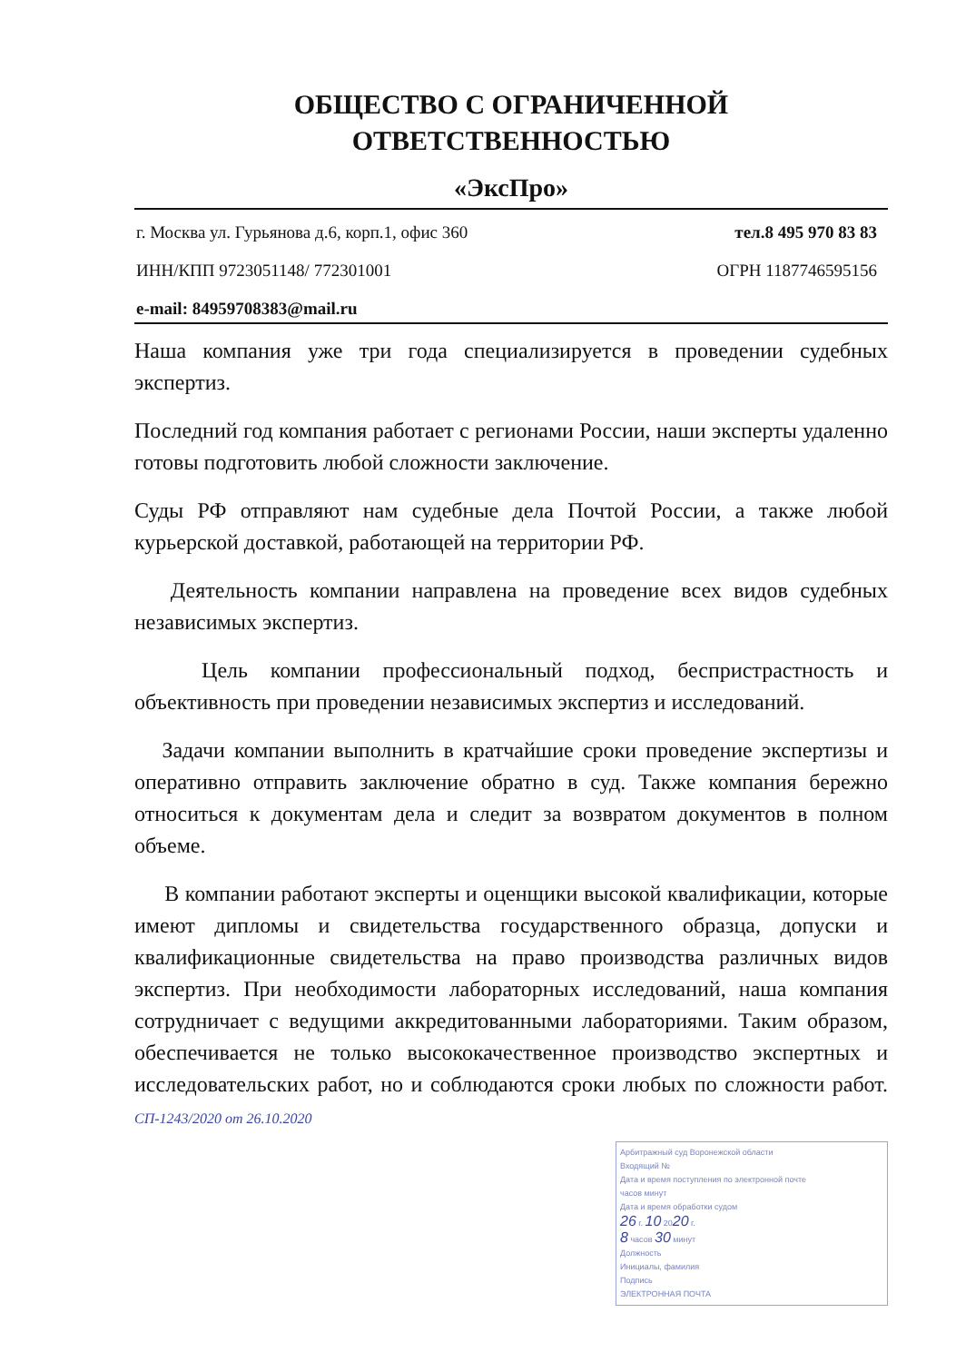ОБЩЕСТВО С ОГРАНИЧЕННОЙ
ОТВЕТСТВЕННОСТЬЮ
«ЭксПро»
г. Москва ул. Гурьянова д.6, корп.1, офис 360 тел.8 495 970 83 83
ИНН/КПП 9723051148/ 772301001 ОГРН 1187746595156
e-mail: 84959708383@mail.ru
Наша компания уже три года специализируется в проведении судебных экспертиз.
Последний год компания работает с регионами России, наши эксперты удаленно готовы подготовить любой сложности заключение.
Суды РФ отправляют нам судебные дела Почтой России, а также любой курьерской доставкой, работающей на территории РФ.
Деятельность компании направлена на проведение всех видов судебных независимых экспертиз.
Цель компании профессиональный подход, беспристрастность и объективность при проведении независимых экспертиз и исследований.
Задачи компании выполнить в кратчайшие сроки проведение экспертизы и оперативно отправить заключение обратно в суд. Также компания бережно относиться к документам дела и следит за возвратом документов в полном объеме.
В компании работают эксперты и оценщики высокой квалификации, которые имеют дипломы и свидетельства государственного образца, допуски и квалификационные свидетельства на право производства различных видов экспертиз. При необходимости лабораторных исследований, наша компания сотрудничает с ведущими аккредитованными лабораториями. Таким образом, обеспечивается не только высококачественное производство экспертных и исследовательских работ, но и соблюдаются сроки любых по сложности работ. СП-1243/2020 от 26.10.2020
Арбитражный суд Воронежской области
Входящий №
Дата и время поступления по электронной почте
часов минут
Дата и время обработки судом
26 г. 10 2020 г.
8 часов 30 минут
Должность
Инициалы, фамилия
Подпись
ЭЛЕКТРОННАЯ ПОЧТА